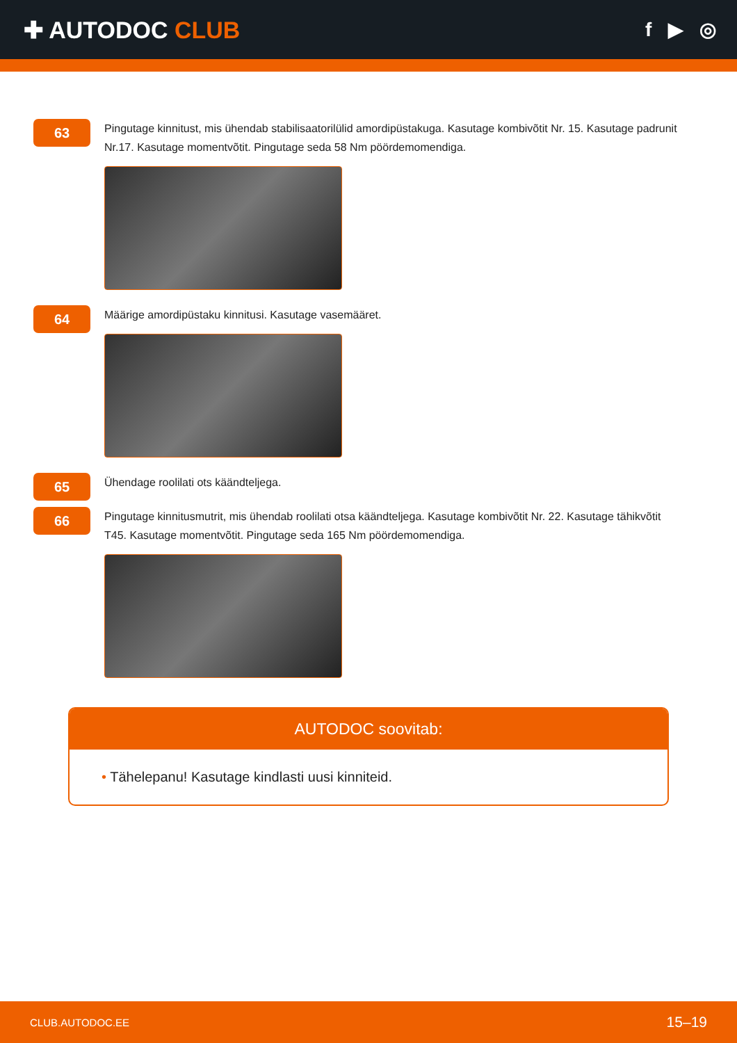✚ AUTODOC CLUB
f ▶ ◎
63
Pingutage kinnitust, mis ühendab stabilisaatorilülid amordipüstakuga. Kasutage kombivõtit Nr. 15. Kasutage padrunit Nr.17. Kasutage momentvõtit. Pingutage seda 58 Nm pöördemomendiga.
64
Määrige amordipüstaku kinnitusi. Kasutage vasemääret.
65
Ühendage roolilati ots käändteljega.
66
Pingutage kinnitusmutrit, mis ühendab roolilati otsa käändteljega. Kasutage kombivõtit Nr. 22. Kasutage tähikvõtit T45. Kasutage momentvõtit. Pingutage seda 165 Nm pöördemomendiga.
AUTODOC soovitab:
• Tähelepanu! Kasutage kindlasti uusi kinniteid.
CLUB.AUTODOC.EE 15–19